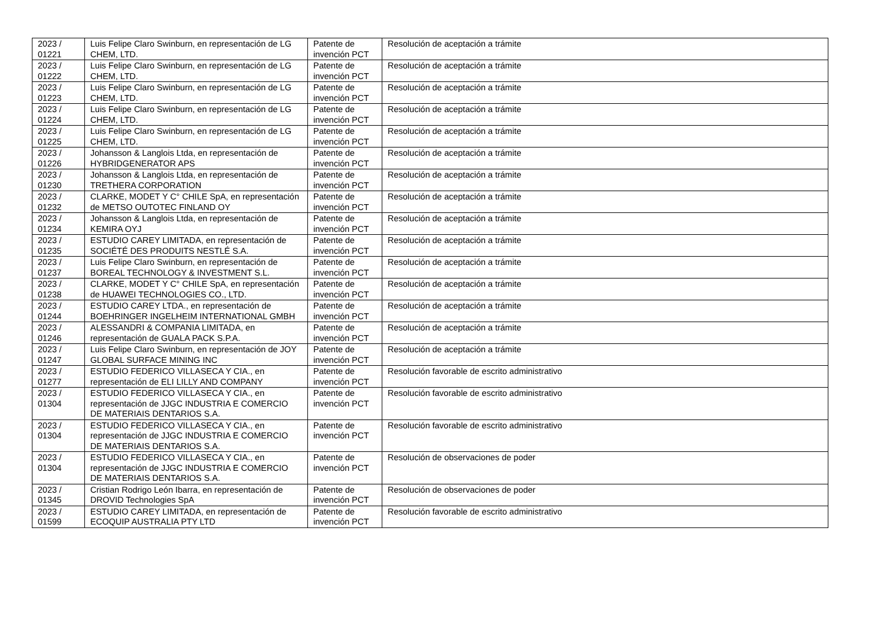| 2023 / 01221 | Luis Felipe Claro Swinburn, en representación de LG CHEM, LTD. | Patente de invención PCT | Resolución de aceptación a trámite |
| 2023 / 01222 | Luis Felipe Claro Swinburn, en representación de LG CHEM, LTD. | Patente de invención PCT | Resolución de aceptación a trámite |
| 2023 / 01223 | Luis Felipe Claro Swinburn, en representación de LG CHEM, LTD. | Patente de invención PCT | Resolución de aceptación a trámite |
| 2023 / 01224 | Luis Felipe Claro Swinburn, en representación de LG CHEM, LTD. | Patente de invención PCT | Resolución de aceptación a trámite |
| 2023 / 01225 | Luis Felipe Claro Swinburn, en representación de LG CHEM, LTD. | Patente de invención PCT | Resolución de aceptación a trámite |
| 2023 / 01226 | Johansson & Langlois Ltda, en representación de HYBRIDGENERATOR APS | Patente de invención PCT | Resolución de aceptación a trámite |
| 2023 / 01230 | Johansson & Langlois Ltda, en representación de TRETHERA CORPORATION | Patente de invención PCT | Resolución de aceptación a trámite |
| 2023 / 01232 | CLARKE, MODET Y C° CHILE SpA, en representación de METSO OUTOTEC FINLAND OY | Patente de invención PCT | Resolución de aceptación a trámite |
| 2023 / 01234 | Johansson & Langlois Ltda, en representación de KEMIRA OYJ | Patente de invención PCT | Resolución de aceptación a trámite |
| 2023 / 01235 | ESTUDIO CAREY LIMITADA, en representación de SOCIÉTÉ DES PRODUITS NESTLÉ S.A. | Patente de invención PCT | Resolución de aceptación a trámite |
| 2023 / 01237 | Luis Felipe Claro Swinburn, en representación de BOREAL TECHNOLOGY & INVESTMENT S.L. | Patente de invención PCT | Resolución de aceptación a trámite |
| 2023 / 01238 | CLARKE, MODET Y C° CHILE SpA, en representación de HUAWEI TECHNOLOGIES CO., LTD. | Patente de invención PCT | Resolución de aceptación a trámite |
| 2023 / 01244 | ESTUDIO CAREY LTDA., en representación de BOEHRINGER INGELHEIM INTERNATIONAL GMBH | Patente de invención PCT | Resolución de aceptación a trámite |
| 2023 / 01246 | ALESSANDRI & COMPANIA LIMITADA, en representación de GUALA PACK S.P.A. | Patente de invención PCT | Resolución de aceptación a trámite |
| 2023 / 01247 | Luis Felipe Claro Swinburn, en representación de JOY GLOBAL SURFACE MINING INC | Patente de invención PCT | Resolución de aceptación a trámite |
| 2023 / 01277 | ESTUDIO FEDERICO VILLASECA Y CIA., en representación de ELI LILLY AND COMPANY | Patente de invención PCT | Resolución favorable de escrito administrativo |
| 2023 / 01304 | ESTUDIO FEDERICO VILLASECA Y CIA., en representación de JJGC INDUSTRIA E COMERCIO DE MATERIAIS DENTARIOS S.A. | Patente de invención PCT | Resolución favorable de escrito administrativo |
| 2023 / 01304 | ESTUDIO FEDERICO VILLASECA Y CIA., en representación de JJGC INDUSTRIA E COMERCIO DE MATERIAIS DENTARIOS S.A. | Patente de invención PCT | Resolución favorable de escrito administrativo |
| 2023 / 01304 | ESTUDIO FEDERICO VILLASECA Y CIA., en representación de JJGC INDUSTRIA E COMERCIO DE MATERIAIS DENTARIOS S.A. | Patente de invención PCT | Resolución de observaciones de poder |
| 2023 / 01345 | Cristian Rodrigo León Ibarra, en representación de DROVID Technologies SpA | Patente de invención PCT | Resolución de observaciones de poder |
| 2023 / 01599 | ESTUDIO CAREY LIMITADA, en representación de ECOQUIP AUSTRALIA PTY LTD | Patente de invención PCT | Resolución favorable de escrito administrativo |